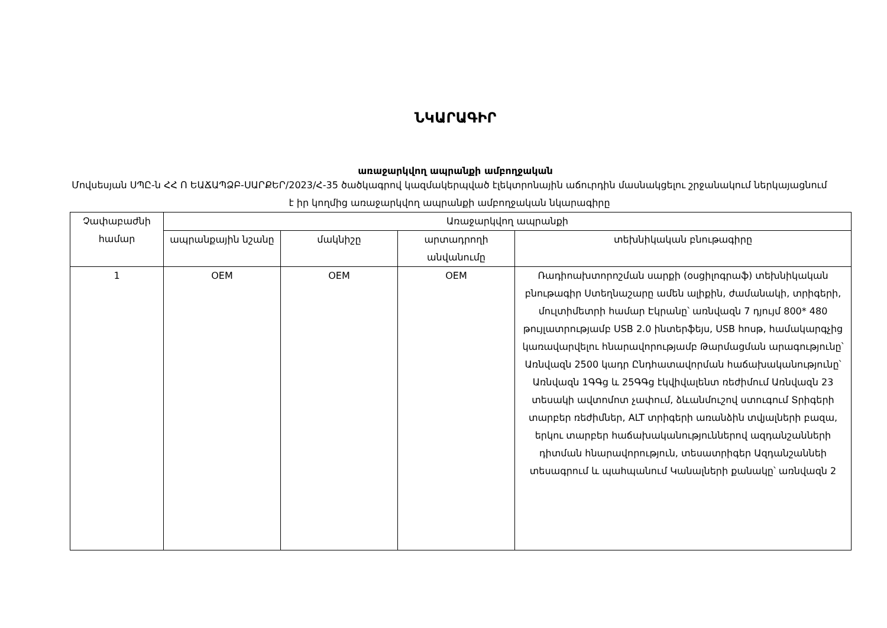ՆԿԱՐԱԳԻՐ
առաջարկվող ապրանքի ամբողջական
Մովսեսյան ՍՊԸ-ն ՀՀ Ո ԵԱՃԱՊՁԲ-ՍԱՐՔԵՐ/2023/Հ-35 ծածկագրով կազմակերպված էլեկտրոնային աճուրդին մասնակցելու շրջանակում ներկայացնում է իր կողմից առաջարկվող ապրանքի ամբողջական նկարագիրը
| Չափաբաժնի համար | Առաջարկվող ապրանքի | | | |
| --- | --- | --- | --- | --- |
| | ապրանքային նշանը | մակնիշը | արտադրողի անվանումը | տեխնիկական բնութագիրը |
| 1 | OEM | OEM | OEM | Ռադիոախտորոշման սարքի (օսցիլոգրաֆ) տեխնիկական բնութագիր Ստեղնաշարը ամեն ալիքին, ժամանակի, տրիգերի, մուլտիմետրի համար Էկրանը՝ առնվազն 7 դյույմ 800* 480 թույլատրությամբ USB 2.0 ինտերֆեյս, USB hոսթ, համակարգչից կառավարվելու հնարավորությամբ Թարմացման արագությունը՝ Առնվազն 2500 կադր Ընդհատավորման հաճախականությունը՝ Առնվազն 1ԳԳց և 25ԳԳց էկվիվալենտ ռեժիմում Առնվազն 23 տեսակի ավտոմոտ չափում, ձևանմուշով ստուգում Տրիգերի տարբեր ռեժիմներ, ALT տրիգերի առանձին տվյալների բազա, երկու տարբեր հաճախականություններով ազդանշանների դիտման հնարավորություն, տեսատրիգեր Ազդանշաննեի տեսագրում և պահպանում Կանալների քանակը՝ առնվազն 2 |